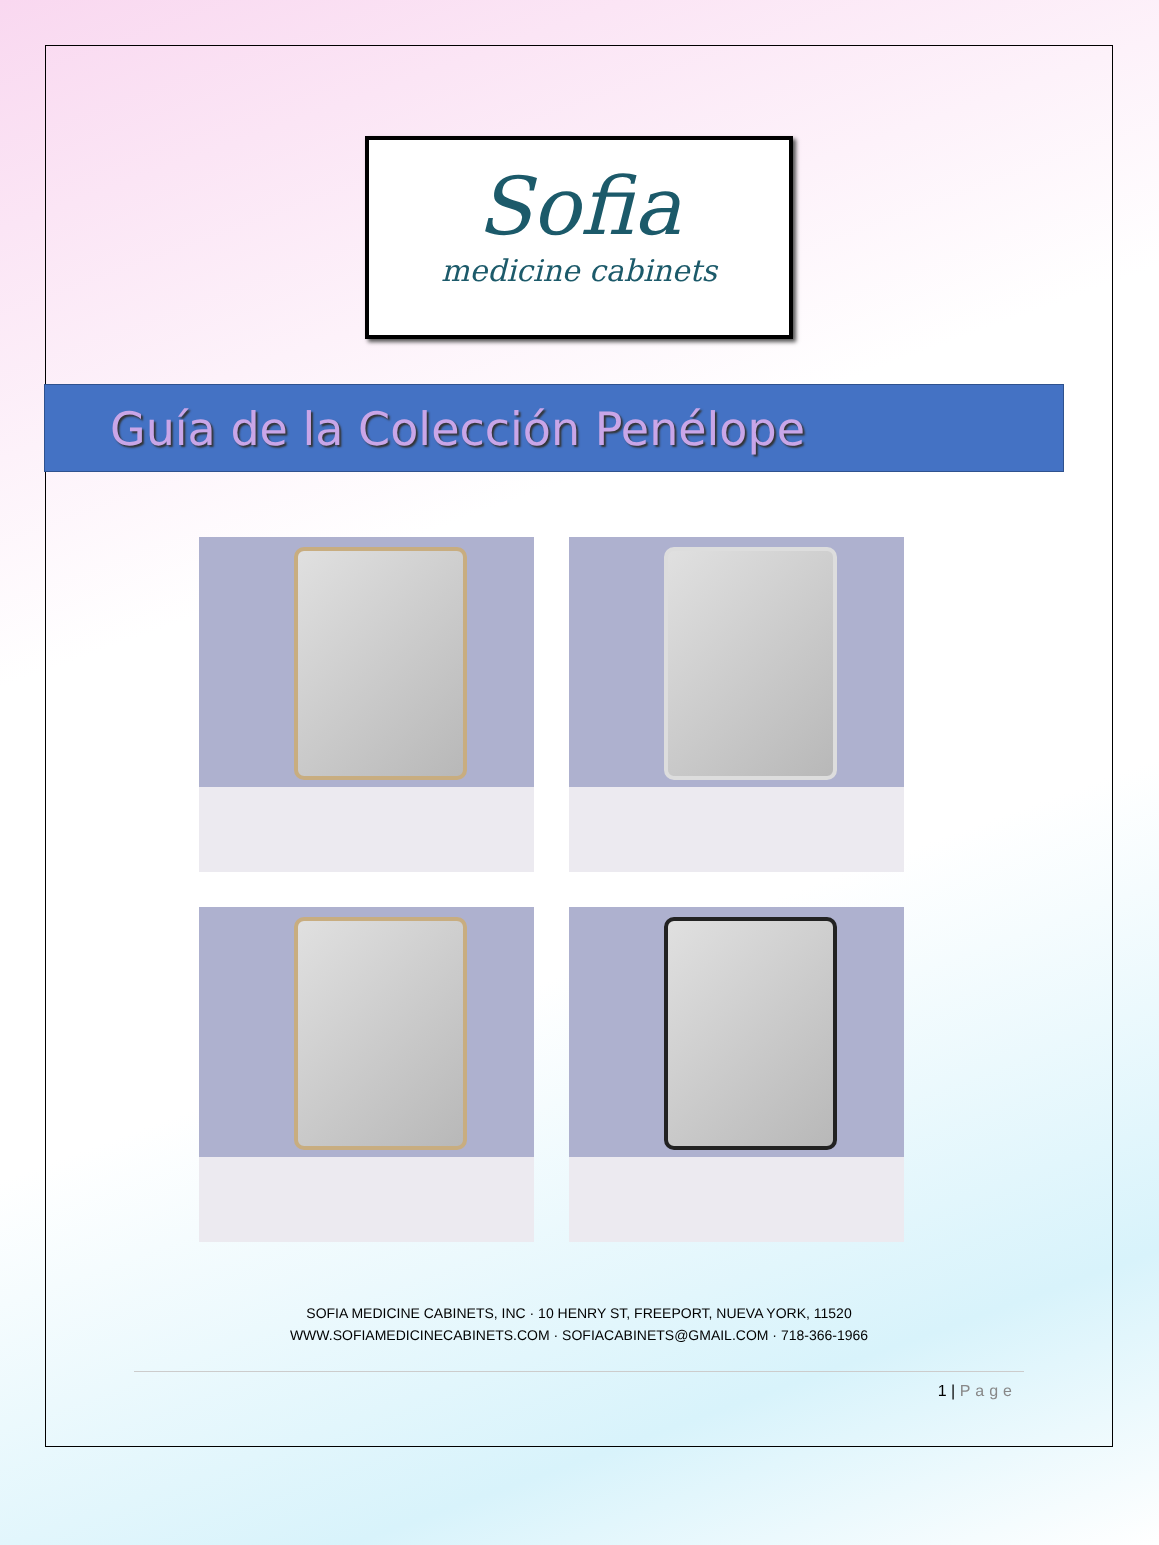Sofia
medicine cabinets
Guía de la Colección Penélope
SOFIA MEDICINE CABINETS, INC · 10 HENRY ST, FREEPORT, NUEVA YORK, 11520
WWW.SOFIAMEDICINECABINETS.COM · SOFIACABINETS@GMAIL.COM · 718-366-1966
1 | Page